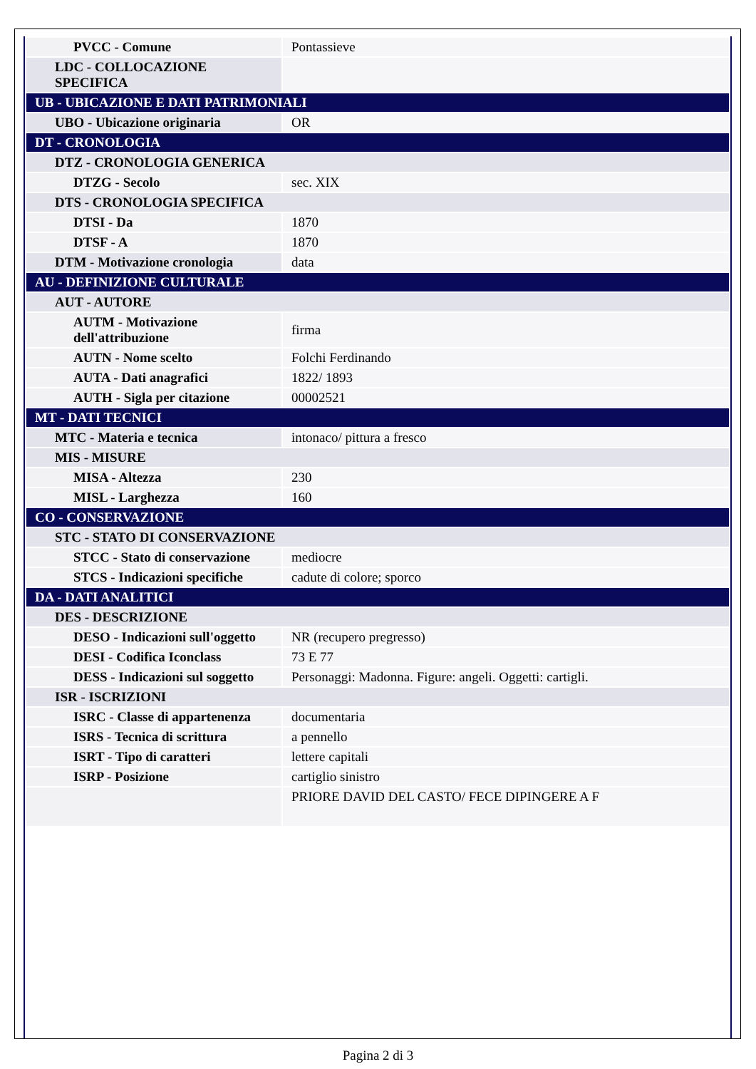| PVCC - Comune | Pontassieve |
| LDC - COLLOCAZIONE SPECIFICA | |
| UB - UBICAZIONE E DATI PATRIMONIALI | |
| UBO - Ubicazione originaria | OR |
| DT - CRONOLOGIA | |
| DTZ - CRONOLOGIA GENERICA | |
| DTZG - Secolo | sec. XIX |
| DTS - CRONOLOGIA SPECIFICA | |
| DTSI - Da | 1870 |
| DTSF - A | 1870 |
| DTM - Motivazione cronologia | data |
| AU - DEFINIZIONE CULTURALE | |
| AUT - AUTORE | |
| AUTM - Motivazione dell'attribuzione | firma |
| AUTN - Nome scelto | Folchi Ferdinando |
| AUTA - Dati anagrafici | 1822/ 1893 |
| AUTH - Sigla per citazione | 00002521 |
| MT - DATI TECNICI | |
| MTC - Materia e tecnica | intonaco/ pittura a fresco |
| MIS - MISURE | |
| MISA - Altezza | 230 |
| MISL - Larghezza | 160 |
| CO - CONSERVAZIONE | |
| STC - STATO DI CONSERVAZIONE | |
| STCC - Stato di conservazione | mediocre |
| STCS - Indicazioni specifiche | cadute di colore; sporco |
| DA - DATI ANALITICI | |
| DES - DESCRIZIONE | |
| DESO - Indicazioni sull'oggetto | NR (recupero pregresso) |
| DESI - Codifica Iconclass | 73 E 77 |
| DESS - Indicazioni sul soggetto | Personaggi: Madonna. Figure: angeli. Oggetti: cartigli. |
| ISR - ISCRIZIONI | |
| ISRC - Classe di appartenenza | documentaria |
| ISRS - Tecnica di scrittura | a pennello |
| ISRT - Tipo di caratteri | lettere capitali |
| ISRP - Posizione | cartiglio sinistro |
| | PRIORE DAVID DEL CASTO/ FECE DIPINGERE A F |
Pagina 2 di 3